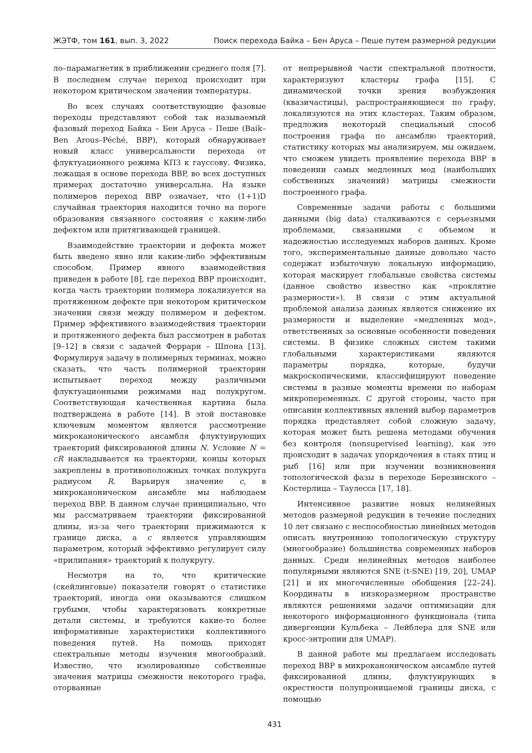ЖЭТФ, том 161, вып. 3, 2022 Поиск перехода Байка – Бен Аруса – Пеше путем размерной редукции
ло–парамагнетик в приближении среднего поля [7]. В последнем случае переход происходит при некотором критическом значении температуры.
Во всех случаях соответствующие фазовые переходы представляют собой так называемый фазовый переход Байка – Бен Аруса – Пеше (Baik–Ben Arous–Péché, BBP), который обнаруживает новый класс универсальности перехода от флуктуационного режима КПЗ к гауссову. Физика, лежащая в основе перехода BBP, во всех доступных примерах достаточно универсальна. На языке полимеров переход BBP означает, что (1+1)D случайная траектория находится точно на пороге образования связанного состояния с каким-либо дефектом или притягивающей границей.
Взаимодействие траектории и дефекта может быть введено явно или каким-либо эффективным способом. Пример явного взаимодействия приведен в работе [8], где переход BBP происходит, когда часть траектории полимера локализуется на протяженном дефекте при некотором критическом значении связи между полимером и дефектом. Пример эффективного взаимодействия траектории и протяженного дефекта был рассмотрен в работах [9–12] в связи с задачей Феррари – Шпона [13]. Формулируя задачу в полимерных терминах, можно сказать, что часть полимерной траектории испытывает переход между различными флуктуационными режимами над полукругом. Соответствующая качественная картина была подтверждена в работе [14]. В этой постановке ключевым моментом является рассмотрение микроканонического ансамбля флуктуирующих траекторий фиксированной длины N. Условие N = cR накладывается на траектории, концы которых закреплены в противоположных точках полукруга радиусом R. Варьируя значение c, в микроканоническом ансамбле мы наблюдаем переход BBP. В данном случае принципиально, что мы рассматриваем траектории фиксированной длины, из-за чего траектории прижимаются к границе диска, а c является управляющим параметром, который эффективно регулирует силу «прилипания» траекторий к полукругу.
Несмотря на то, что критические (скейлинговые) показатели говорят о статистике траекторий, иногда они оказываются слишком грубыми, чтобы характеризовать конкретные детали системы, и требуются какие-то более информативные характеристики коллективного поведения путей. На помощь приходят спектральные методы изучения многообразий. Известно, что изолированные собственные значения матрицы смежности некоторого графа, оторванные
от непрерывной части спектральной плотности, характеризуют кластеры графа [15]. С динамической точки зрения возбуждения (квазичастицы), распространяющиеся по графу, локализуются на этих кластерах. Таким образом, предложив некоторый специальный способ построения графа по ансамблю траекторий, статистику которых мы анализируем, мы ожидаем, что сможем увидеть проявление перехода BBP в поведении самых медленных мод (наибольших собственных значений) матрицы смежности построенного графа.
Современные задачи работы с большими данными (big data) сталкиваются с серьезными проблемами, связанными с объемом и надежностью исследуемых наборов данных. Кроме того, экспериментальные данные довольно часто содержат избыточную локальную информацию, которая маскирует глобальные свойства системы (данное свойство известно как «проклятие размерности»). В связи с этим актуальной проблемой анализа данных является снижение их размерности и выделение «медленных мод», ответственных за основные особенности поведения системы. В физике сложных систем такими глобальными характеристиками являются параметры порядка, которые, будучи макроскопическими, классифицируют поведение системы в разные моменты времени по наборам микропеременных. С другой стороны, часто при описании коллективных явлений выбор параметров порядка представляет собой сложную задачу, которая может быть решена методами обучения без контроля (nonsupervised learning), как это происходит в задачах упорядочения в стаях птиц и рыб [16] или при изучении возникновения топологической фазы в переходе Березинского – Костерлица – Таулесса [17, 18].
Интенсивное развитие новых нелинейных методов размерной редукции в течение последних 10 лет связано с неспособностью линейных методов описать внутреннюю топологическую структуру (многообразие) большинства современных наборов данных. Среди нелинейных методов наиболее популярными являются SNE (t-SNE) [19, 20], UMAP [21] и их многочисленные обобщения [22–24]. Координаты в низкоразмерном пространстве являются решениями задачи оптимизации для некоторого информационного функционала (типа дивергенции Кульбека – Лейблера для SNE или кросс-энтропии для UMAP).
В данной работе мы предлагаем исследовать переход BBP в микроканоническом ансамбле путей фиксированной длины, флуктуирующих в окрестности полупроницаемой границы диска, с помощью
431